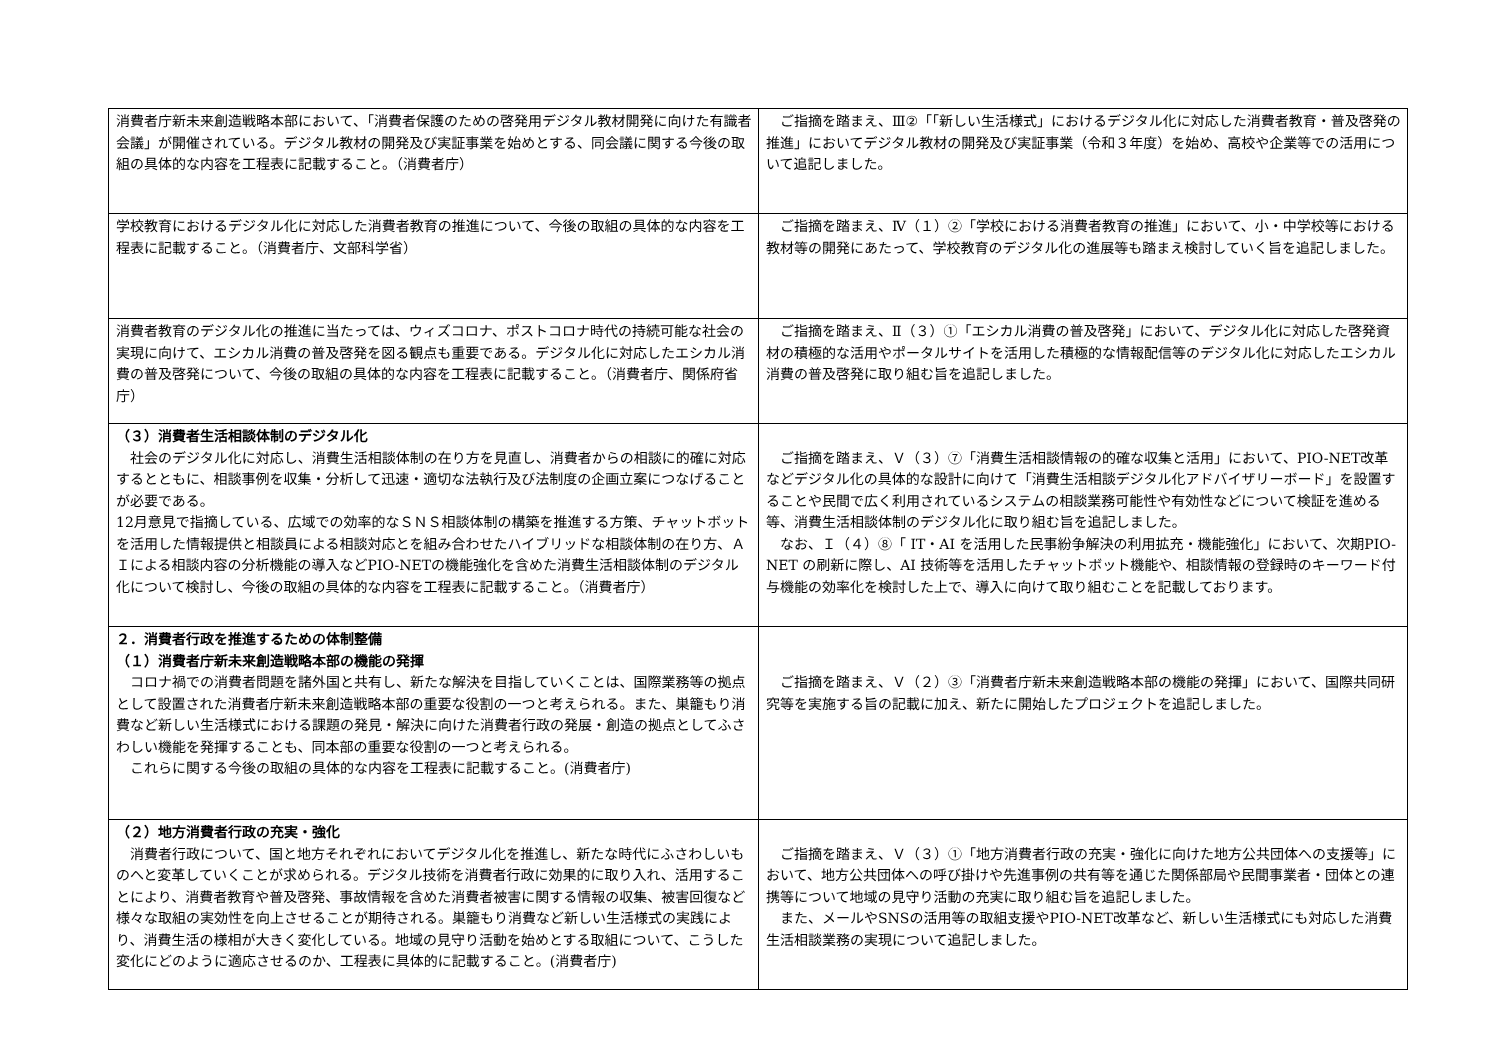| 消費者庁新未来創造戦略本部において、「消費者保護のための啓発用デジタル教材開発に向けた有識者会議」が開催されている。デジタル教材の開発及び実証事業を始めとする、同会議に関する今後の取組の具体的な内容を工程表に記載すること。（消費者庁） | ご指摘を踏まえ、Ⅲ②「「新しい生活様式」におけるデジタル化に対応した消費者教育・普及啓発の推進」においてデジタル教材の開発及び実証事業（令和３年度）を始め、高校や企業等での活用について追記しました。 |
| 学校教育におけるデジタル化に対応した消費者教育の推進について、今後の取組の具体的な内容を工程表に記載すること。（消費者庁、文部科学省） | ご指摘を踏まえ、Ⅳ（１）②「学校における消費者教育の推進」において、小・中学校等における教材等の開発にあたって、学校教育のデジタル化の進展等も踏まえ検討していく旨を追記しました。 |
| 消費者教育のデジタル化の推進に当たっては、ウィズコロナ、ポストコロナ時代の持続可能な社会の実現に向けて、エシカル消費の普及啓発を図る観点も重要である。デジタル化に対応したエシカル消費の普及啓発について、今後の取組の具体的な内容を工程表に記載すること。（消費者庁、関係府省庁） | ご指摘を踏まえ、Ⅱ（３）①「エシカル消費の普及啓発」において、デジタル化に対応した啓発資材の積極的な活用やポータルサイトを活用した積極的な情報配信等のデジタル化に対応したエシカル消費の普及啓発に取り組む旨を追記しました。 |
| （３）消費者生活相談体制のデジタル化 社会のデジタル化に対応し、消費生活相談体制の在り方を見直し、消費者からの相談に的確に対応するとともに、相談事例を収集・分析して迅速・適切な法執行及び法制度の企画立案につなげることが必要である。 12月意見で指摘している、広域での効率的なＳＮＳ相談体制の構築を推進する方策、チャットボットを活用した情報提供と相談員による相談対応とを組み合わせたハイブリッドな相談体制の在り方、ＡＩによる相談内容の分析機能の導入などPIO-NETの機能強化を含めた消費生活相談体制のデジタル化について検討し、今後の取組の具体的な内容を工程表に記載すること。（消費者庁） | ご指摘を踏まえ、Ｖ（３）⑦「消費生活相談情報の的確な収集と活用」において、PIO-NET改革などデジタル化の具体的な設計に向けて「消費生活相談デジタル化アドバイザリーボード」を設置することや民間で広く利用されているシステムの相談業務可能性や有効性などについて検証を進める等、消費生活相談体制のデジタル化に取り組む旨を追記しました。 なお、Ｉ（４）⑧「 IT・AI を活用した民事紛争解決の利用拡充・機能強化」において、次期PIO-NET の刷新に際し、AI 技術等を活用したチャットボット機能や、相談情報の登録時のキーワード付与機能の効率化を検討した上で、導入に向けて取り組むことを記載しております。 |
| ２．消費者行政を推進するための体制整備 （１）消費者庁新未来創造戦略本部の機能の発揮 コロナ禍での消費者問題を諸外国と共有し、新たな解決を目指していくことは、国際業務等の拠点として設置された消費者庁新未来創造戦略本部の重要な役割の一つと考えられる。また、巣籠もり消費など新しい生活様式における課題の発見・解決に向けた消費者行政の発展・創造の拠点としてふさわしい機能を発揮することも、同本部の重要な役割の一つと考えられる。 これらに関する今後の取組の具体的な内容を工程表に記載すること。(消費者庁) | ご指摘を踏まえ、Ｖ（２）③「消費者庁新未来創造戦略本部の機能の発揮」において、国際共同研究等を実施する旨の記載に加え、新たに開始したプロジェクトを追記しました。 |
| （２）地方消費者行政の充実・強化 消費者行政について、国と地方それぞれにおいてデジタル化を推進し、新たな時代にふさわしいものへと変革していくことが求められる。デジタル技術を消費者行政に効果的に取り入れ、活用することにより、消費者教育や普及啓発、事故情報を含めた消費者被害に関する情報の収集、被害回復など様々な取組の実効性を向上させることが期待される。巣籠もり消費など新しい生活様式の実践により、消費生活の様相が大きく変化している。地域の見守り活動を始めとする取組について、こうした変化にどのように適応させるのか、工程表に具体的に記載すること。(消費者庁) | ご指摘を踏まえ、Ｖ（３）①「地方消費者行政の充実・強化に向けた地方公共団体への支援等」において、地方公共団体への呼び掛けや先進事例の共有等を通じた関係部局や民間事業者・団体との連携等について地域の見守り活動の充実に取り組む旨を追記しました。 また、メールやSNSの活用等の取組支援やPIO-NET改革など、新しい生活様式にも対応した消費生活相談業務の実現について追記しました。 |